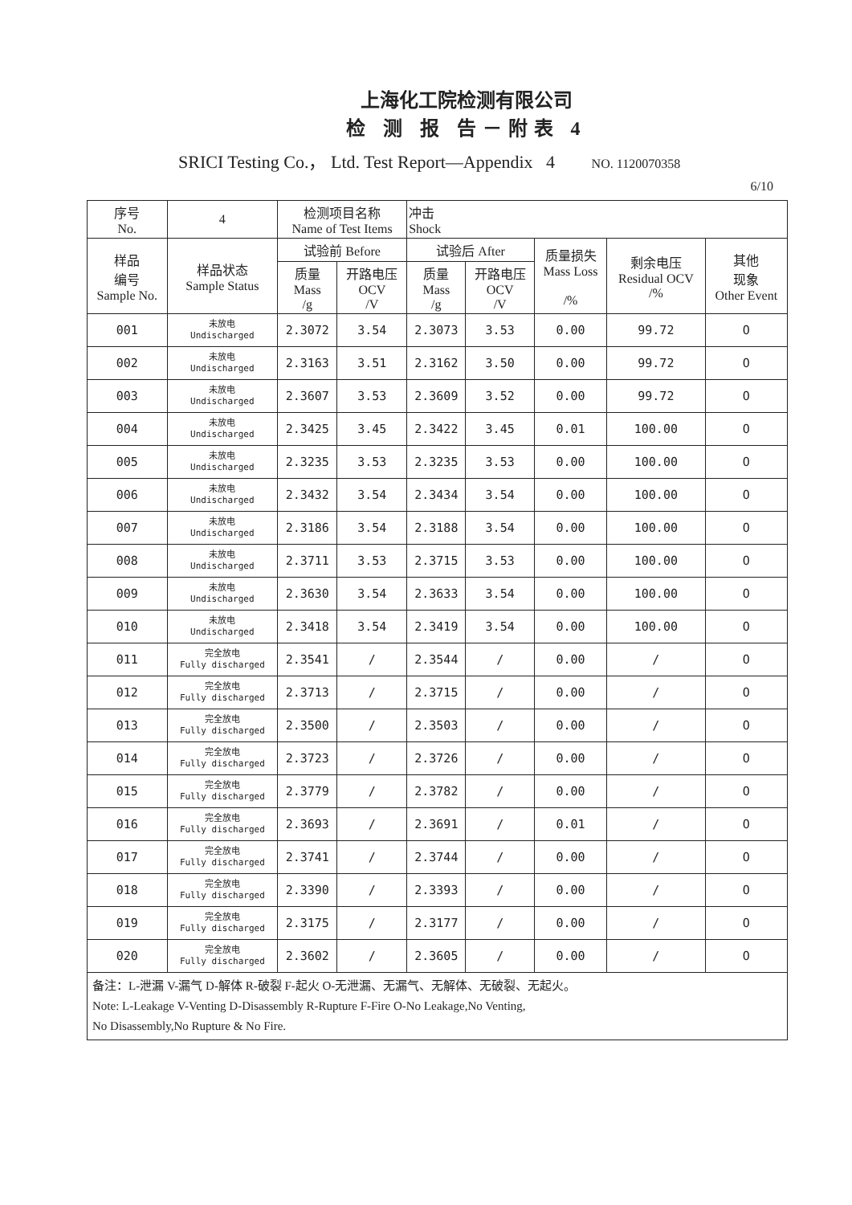上海化工院检测有限公司
检 测 报 告－附表 4
SRICI Testing Co.， Ltd. Test Report—Appendix 4 NO. 1120070358
6/10
| 序号 No. | 4 | 检测项目名称 Name of Test Items | | 冲击 Shock | | | | |
| --- | --- | --- | --- | --- | --- | --- | --- | --- |
| 样品 编号 Sample No. | 样品状态 Sample Status | 试验前 Before | | 试验后 After | | 质量损失 Mass Loss /% | 剩余电压 Residual OCV /% | 其他 现象 Other Event |
| | | 质量 Mass /g | 开路电压 OCV /V | 质量 Mass /g | 开路电压 OCV /V | | | |
| 001 | 未放电 Undischarged | 2.3072 | 3.54 | 2.3073 | 3.53 | 0.00 | 99.72 | O |
| 002 | 未放电 Undischarged | 2.3163 | 3.51 | 2.3162 | 3.50 | 0.00 | 99.72 | O |
| 003 | 未放电 Undischarged | 2.3607 | 3.53 | 2.3609 | 3.52 | 0.00 | 99.72 | O |
| 004 | 未放电 Undischarged | 2.3425 | 3.45 | 2.3422 | 3.45 | 0.01 | 100.00 | O |
| 005 | 未放电 Undischarged | 2.3235 | 3.53 | 2.3235 | 3.53 | 0.00 | 100.00 | O |
| 006 | 未放电 Undischarged | 2.3432 | 3.54 | 2.3434 | 3.54 | 0.00 | 100.00 | O |
| 007 | 未放电 Undischarged | 2.3186 | 3.54 | 2.3188 | 3.54 | 0.00 | 100.00 | O |
| 008 | 未放电 Undischarged | 2.3711 | 3.53 | 2.3715 | 3.53 | 0.00 | 100.00 | O |
| 009 | 未放电 Undischarged | 2.3630 | 3.54 | 2.3633 | 3.54 | 0.00 | 100.00 | O |
| 010 | 未放电 Undischarged | 2.3418 | 3.54 | 2.3419 | 3.54 | 0.00 | 100.00 | O |
| 011 | 完全放电 Fully discharged | 2.3541 | / | 2.3544 | / | 0.00 | / | O |
| 012 | 完全放电 Fully discharged | 2.3713 | / | 2.3715 | / | 0.00 | / | O |
| 013 | 完全放电 Fully discharged | 2.3500 | / | 2.3503 | / | 0.00 | / | O |
| 014 | 完全放电 Fully discharged | 2.3723 | / | 2.3726 | / | 0.00 | / | O |
| 015 | 完全放电 Fully discharged | 2.3779 | / | 2.3782 | / | 0.00 | / | O |
| 016 | 完全放电 Fully discharged | 2.3693 | / | 2.3691 | / | 0.01 | / | O |
| 017 | 完全放电 Fully discharged | 2.3741 | / | 2.3744 | / | 0.00 | / | O |
| 018 | 完全放电 Fully discharged | 2.3390 | / | 2.3393 | / | 0.00 | / | O |
| 019 | 完全放电 Fully discharged | 2.3175 | / | 2.3177 | / | 0.00 | / | O |
| 020 | 完全放电 Fully discharged | 2.3602 | / | 2.3605 | / | 0.00 | / | O |
| 备注：L-泄漏 V-漏气 D-解体 R-破裂 F-起火 O-无泄漏、无漏气、无解体、无破裂、无起火。 Note: L-Leakage V-Venting D-Disassembly R-Rupture F-Fire O-No Leakage,No Venting, No Disassembly,No Rupture & No Fire. | | | | | | | | |